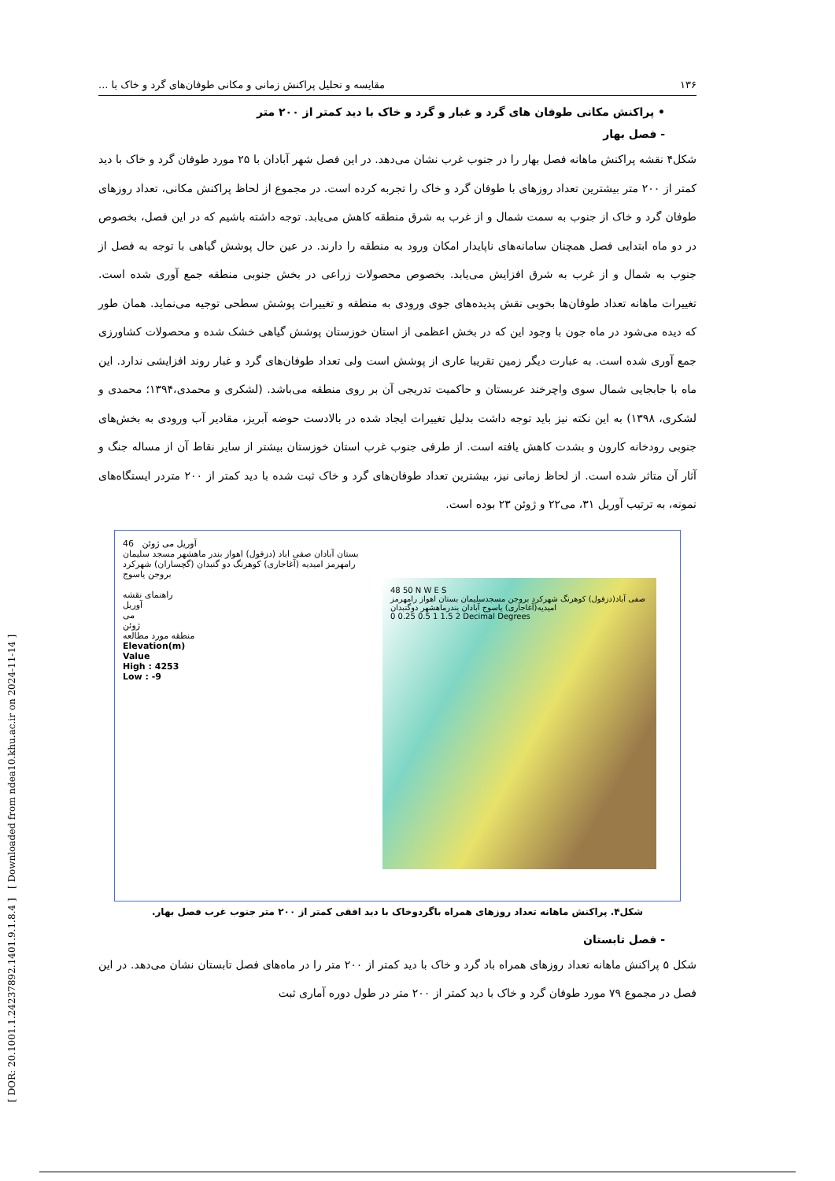[ DOR: 20.1001.1.24237892.1401.9.1.8.4 ] [ Downloaded from ndea10.khu.ac.ir on 2024-11-14 ]
۱۳۶ مقایسه و تحلیل پراکنش زمانی و مکانی طوفان‌های گرد و خاک با ...
• پراکنش مکانی طوفان های گرد و غبار و گرد و خاک با دید کمتر از ۲۰۰ متر
- فصل بهار
شکل۴ نقشه پراکنش ماهانه فصل بهار را در جنوب غرب نشان می‌دهد. در این فصل شهر آبادان با ۲۵ مورد طوفان گرد و خاک با دید کمتر از ۲۰۰ متر بیشترین تعداد روزهای با طوفان گرد و خاک را تجربه کرده است. در مجموع از لحاظ پراکنش مکانی، تعداد روزهای طوفان گرد و خاک از جنوب به سمت شمال و از غرب به شرق منطقه کاهش می‌یابد. توجه داشته باشیم که در این فصل، بخصوص در دو ماه ابتدایی فصل همچنان سامانه‌های ناپایدار امکان ورود به منطقه را دارند. در عین حال پوشش گیاهی با توجه به فصل از جنوب به شمال و از غرب به شرق افزایش می‌یابد. بخصوص محصولات زراعی در بخش جنوبی منطقه جمع آوری شده است. تغییرات ماهانه تعداد طوفان‌ها بخوبی نقش پدیده‌های جوی ورودی به منطقه و تغییرات پوشش سطحی توجیه می‌نماید. همان طور که دیده می‌شود در ماه جون با وجود این که در بخش اعظمی از استان خوزستان پوشش گیاهی خشک شده و محصولات کشاورزی جمع آوری شده است. به عبارت دیگر زمین تقریبا عاری از پوشش است ولی تعداد طوفان‌های گرد و غبار روند افزایشی ندارد. این ماه با جابجایی شمال سوی واچرخند عربستان و حاکمیت تدریجی آن بر روی منطقه می‌باشد. (لشکری و محمدی،۱۳۹۴؛ محمدی و لشکری، ۱۳۹۸) به این نکته نیز باید توجه داشت بدلیل تغییرات ایجاد شده در بالادست حوضه آبریز، مقادیر آب ورودی به بخش‌های جنوبی رودخانه کارون و بشدت کاهش یافته است. از طرفی جنوب غرب استان خوزستان بیشتر از سایر نقاط آن از مساله جنگ و آثار آن متاثر شده است. از لحاظ زمانی نیز، بیشترین تعداد طوفان‌های گرد و خاک ثبت شده با دید کمتر از ۲۰۰ متردر ایستگاه‌های نمونه، به ترتیب آوریل ۳۱، می۲۲ و ژوئن ۲۳ بوده است.
46 آوریل می ژوئن
بستان آبادان صفی اباد (دزفول) اهواز بندر ماهشهر مسجد سلیمان رامهرمز امیدیه (آغاجاری) کوهرنگ دو گنبدان (گچساران) شهرکرد بروجن یاسوج
راهنمای نقشه
آوریل
می
ژوئن
منطقه مورد مطالعه
Elevation(m)
Value
High : 4253
Low : -9
48 50 N W E S
صفی آباد(دزفول) کوهرنگ شهرکرد بروجن مسجدسلیمان بستان اهواز رامهرمز امیدیه(آغاجاری) یاسوج آبادان بندرماهشهر دوگنبدان
0 0.25 0.5 1 1.5 2 Decimal Degrees
شکل۴. پراکنش ماهانه تعداد روزهای همراه باگردوخاک با دید افقی کمتر از ۲۰۰ متر جنوب غرب فصل بهار.
- فصل تابستان
شکل ۵ پراکنش ماهانه تعداد روزهای همراه باد گرد و خاک با دید کمتر از ۲۰۰ متر را در ماه‌های فصل تابستان نشان می‌دهد. در این فصل در مجموع ۷۹ مورد طوفان گرد و خاک با دید کمتر از ۲۰۰ متر در طول دوره آماری ثبت